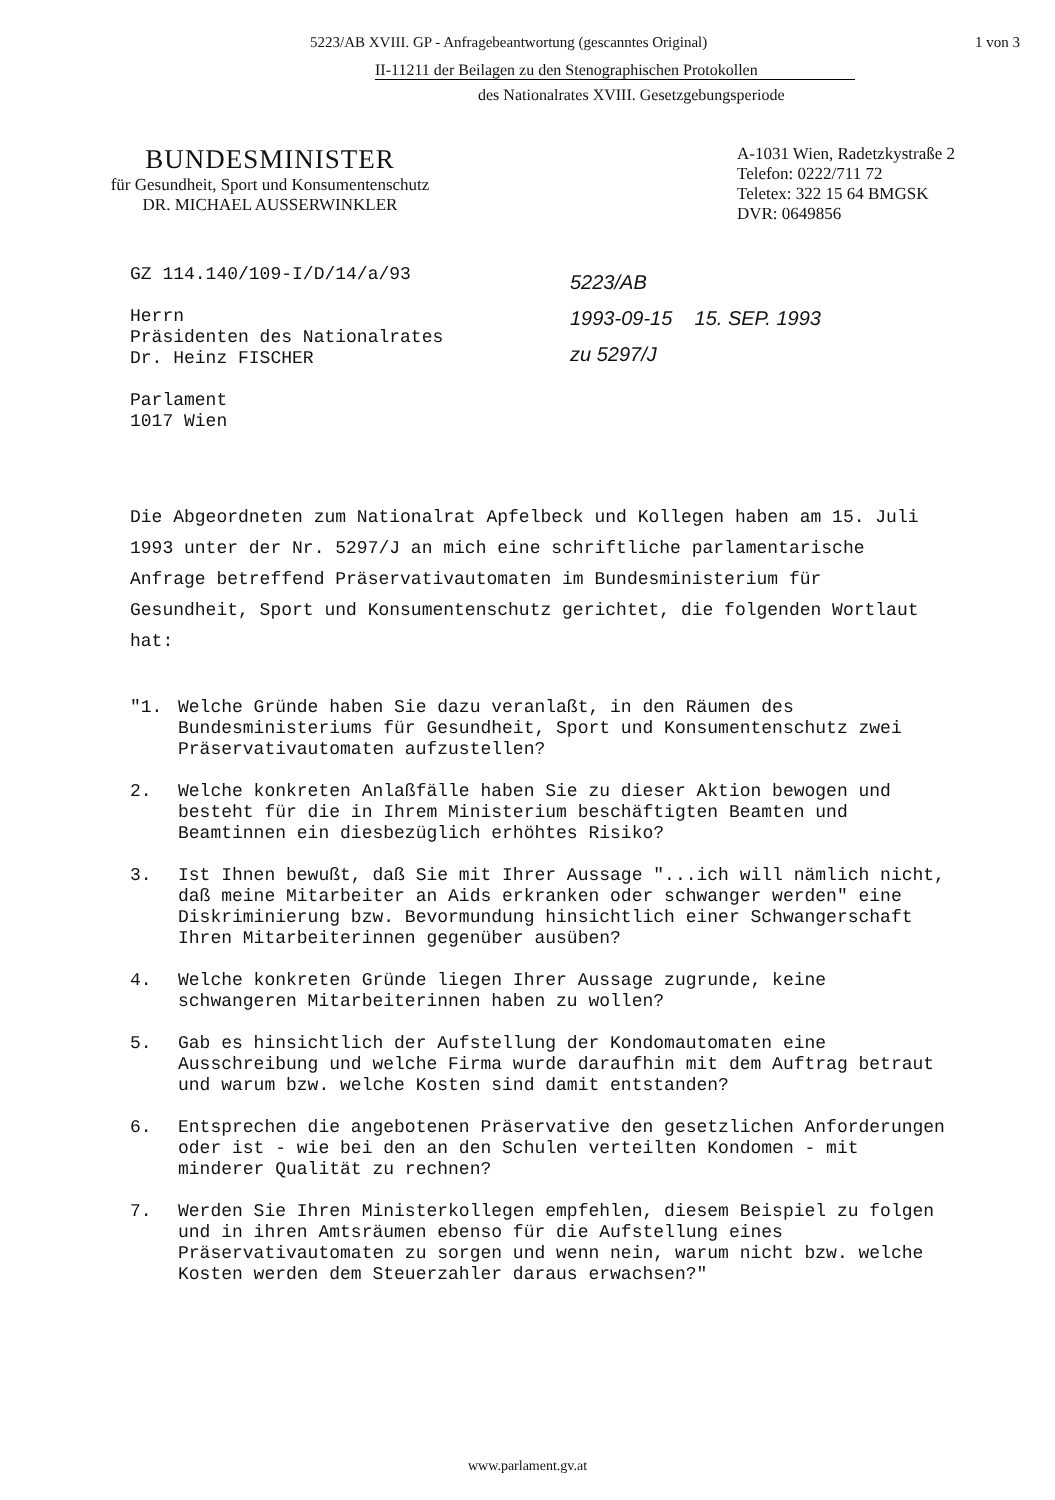5223/AB XVIII. GP - Anfragebeantwortung (gescanntes Original) 1 von 3
II-11211 der Beilagen zu den Stenographischen Protokollen
des Nationalrates XVIII. Gesetzgebungsperiode
BUNDESMINISTER
für Gesundheit, Sport und Konsumentenschutz
DR. MICHAEL AUSSERWINKLER
A-1031 Wien, Radetzkystraße 2
Telefon: 0222/711 72
Teletex: 322 15 64 BMGSK
DVR: 0649856
GZ 114.140/109-I/D/14/a/93
Herrn
Präsidenten des Nationalrates
Dr. Heinz FISCHER
Parlament
1017 Wien
5223/AB
1993-09-15 15. SEP. 1993
zu 5297/J
Die Abgeordneten zum Nationalrat Apfelbeck und Kollegen haben am 15. Juli 1993 unter der Nr. 5297/J an mich eine schriftliche parlamentarische Anfrage betreffend Präservativautomaten im Bundesministerium für Gesundheit, Sport und Konsumentenschutz gerichtet, die folgenden Wortlaut hat:
"1. Welche Gründe haben Sie dazu veranlaßt, in den Räumen des Bundesministeriums für Gesundheit, Sport und Konsumentenschutz zwei Präservativautomaten aufzustellen?
2. Welche konkreten Anlaßfälle haben Sie zu dieser Aktion bewogen und besteht für die in Ihrem Ministerium beschäftigten Beamten und Beamtinnen ein diesbezüglich erhöhtes Risiko?
3. Ist Ihnen bewußt, daß Sie mit Ihrer Aussage "...ich will nämlich nicht, daß meine Mitarbeiter an Aids erkranken oder schwanger werden" eine Diskriminierung bzw. Bevormundung hinsichtlich einer Schwangerschaft Ihren Mitarbeiterinnen gegenüber ausüben?
4. Welche konkreten Gründe liegen Ihrer Aussage zugrunde, keine schwangeren Mitarbeiterinnen haben zu wollen?
5. Gab es hinsichtlich der Aufstellung der Kondomautomaten eine Ausschreibung und welche Firma wurde daraufhin mit dem Auftrag betraut und warum bzw. welche Kosten sind damit entstanden?
6. Entsprechen die angebotenen Präservative den gesetzlichen Anforderungen oder ist - wie bei den an den Schulen verteilten Kondomen - mit minderer Qualität zu rechnen?
7. Werden Sie Ihren Ministerkollegen empfehlen, diesem Beispiel zu folgen und in ihren Amtsräumen ebenso für die Aufstellung eines Präservativautomaten zu sorgen und wenn nein, warum nicht bzw. welche Kosten werden dem Steuerzahler daraus erwachsen?"
www.parlament.gv.at